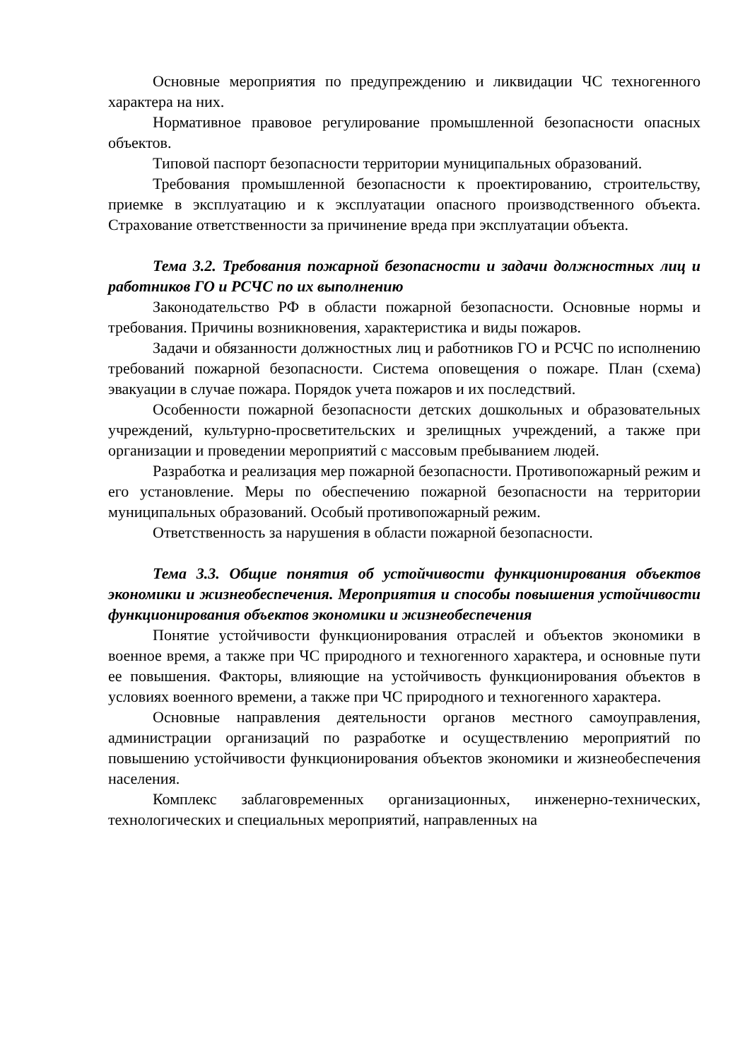Основные мероприятия по предупреждению и ликвидации ЧС техногенного характера на них.
Нормативное правовое регулирование промышленной безопасности опасных объектов.
Типовой паспорт безопасности территории муниципальных образований.
Требования промышленной безопасности к проектированию, строительству, приемке в эксплуатацию и к эксплуатации опасного производственного объекта. Страхование ответственности за причинение вреда при эксплуатации объекта.
Тема 3.2. Требования пожарной безопасности и задачи должностных лиц и работников ГО и РСЧС по их выполнению
Законодательство РФ в области пожарной безопасности. Основные нормы и требования. Причины возникновения, характеристика и виды пожаров.
Задачи и обязанности должностных лиц и работников ГО и РСЧС по исполнению требований пожарной безопасности. Система оповещения о пожаре. План (схема) эвакуации в случае пожара. Порядок учета пожаров и их последствий.
Особенности пожарной безопасности детских дошкольных и образовательных учреждений, культурно-просветительских и зрелищных учреждений, а также при организации и проведении мероприятий с массовым пребыванием людей.
Разработка и реализация мер пожарной безопасности. Противопожарный режим и его установление. Меры по обеспечению пожарной безопасности на территории муниципальных образований. Особый противопожарный режим.
Ответственность за нарушения в области пожарной безопасности.
Тема 3.3. Общие понятия об устойчивости функционирования объектов экономики и жизнеобеспечения. Мероприятия и способы повышения устойчивости функционирования объектов экономики и жизнеобеспечения
Понятие устойчивости функционирования отраслей и объектов экономики в военное время, а также при ЧС природного и техногенного характера, и основные пути ее повышения. Факторы, влияющие на устойчивость функционирования объектов в условиях военного времени, а также при ЧС природного и техногенного характера.
Основные направления деятельности органов местного самоуправления, администрации организаций по разработке и осуществлению мероприятий по повышению устойчивости функционирования объектов экономики и жизнеобеспечения населения.
Комплекс заблаговременных организационных, инженерно-технических, технологических и специальных мероприятий, направленных на